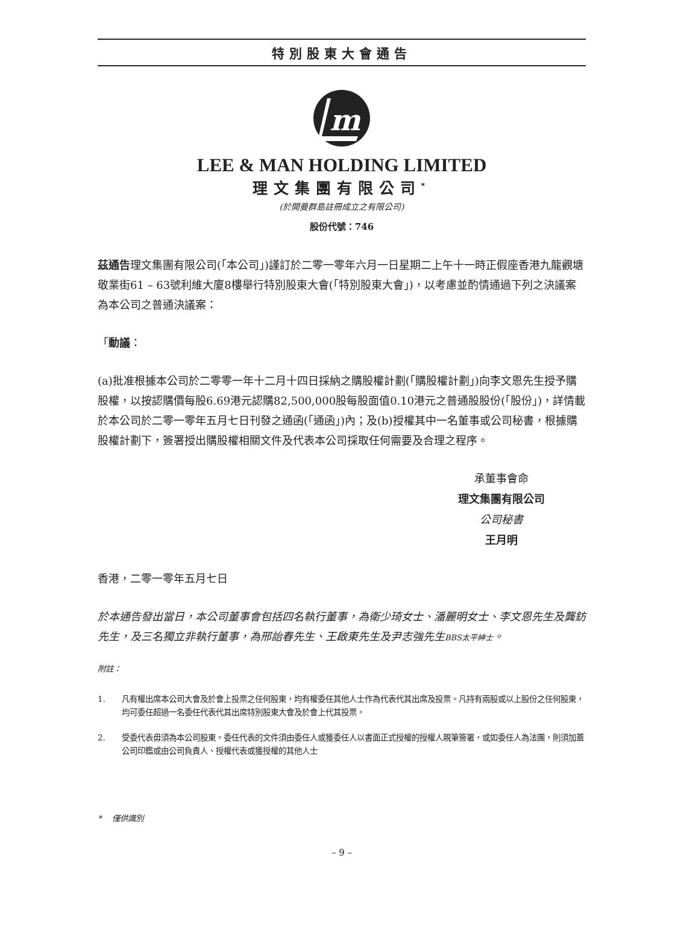特別股東大會通告
m
LEE & MAN HOLDING LIMITED
理文集團有限公司<sup>*</sup>
(於開曼群島註冊成立之有限公司)
股份代號：746
茲通告理文集團有限公司(「本公司」)謹訂於二零一零年六月一日星期二上午十一時正假座香港九龍觀塘敬業街61 – 63號利維大廈8樓舉行特別股東大會(「特別股東大會」)，以考慮並酌情通過下列之決議案為本公司之普通決議案：
「動議：
(a)批准根據本公司於二零零一年十二月十四日採納之購股權計劃(「購股權計劃」)向李文恩先生授予購股權，以按認購價每股6.69港元認購82,500,000股每股面值0.10港元之普通股股份(「股份」)，詳情載於本公司於二零一零年五月七日刊發之通函(「通函」)內；及(b)授權其中一名董事或公司秘書，根據購股權計劃下，簽署授出購股權相關文件及代表本公司採取任何需要及合理之程序。
承董事會命
理文集團有限公司
公司秘書
王月明
香港，二零一零年五月七日
於本通告發出當日，本公司董事會包括四名執行董事，為衛少琦女士、潘麗明女士、李文恩先生及龔鈁先生，及三名獨立非執行董事，為邢詒春先生、王啟東先生及尹志強先生BBS太平紳士。
附註：
1. 凡有權出席本公司大會及於會上投票之任何股東，均有權委任其他人士作為代表代其出席及投票。凡持有兩股或以上股份之任何股東，均可委任超過一名委任代表代其出席特別股東大會及於會上代其投票。
2. 受委代表毋須為本公司股東。委任代表的文件須由委任人或獲委任人以書面正式授權的授權人親筆簽署，或如委任人為法團，則須加蓋公司印鑑或由公司負責人、授權代表或獲授權的其他人士
* 僅供識別
– 9 –